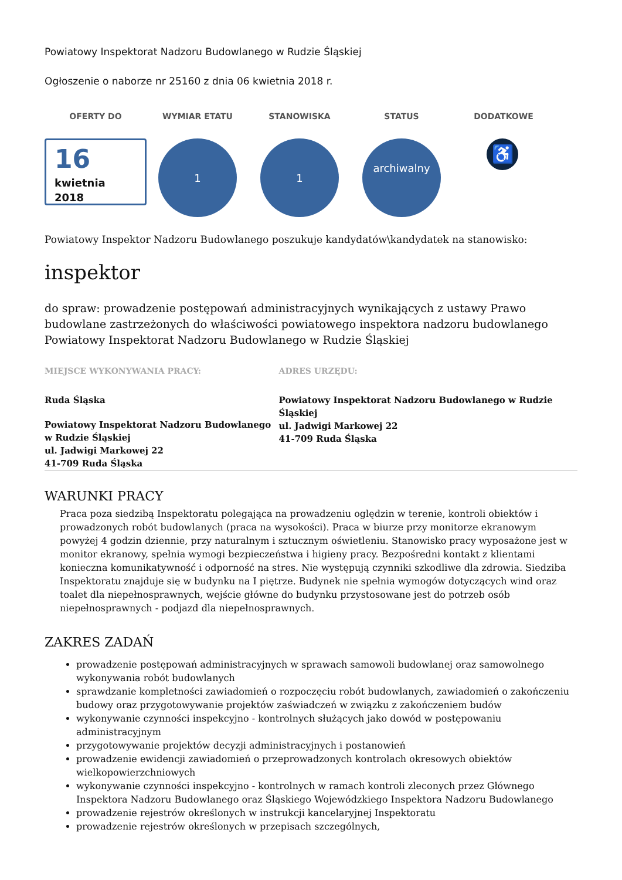Powiatowy Inspektorat Nadzoru Budowlanego w Rudzie Śląskiej
Ogłoszenie o naborze nr 25160 z dnia 06 kwietnia 2018 r.
OFERTY DO
16
kwietnia
2018
WYMIAR ETATU
1
STANOWISKA
1
STATUS
archiwalny
DODATKOWE
♿
Powiatowy Inspektor Nadzoru Budowlanego poszukuje kandydatów\kandydatek na stanowisko:
inspektor
do spraw: prowadzenie postępowań administracyjnych wynikających z ustawy Prawo budowlane zastrzeżonych do właściwości powiatowego inspektora nadzoru budowlanego
Powiatowy Inspektorat Nadzoru Budowlanego w Rudzie Śląskiej
MIEJSCE WYKONYWANIA PRACY:
Ruda Śląska
Powiatowy Inspektorat Nadzoru Budowlanego w Rudzie Śląskiej
ul. Jadwigi Markowej 22
41-709 Ruda Śląska
ADRES URZĘDU:
Powiatowy Inspektorat Nadzoru Budowlanego w Rudzie Śląskiej
ul. Jadwigi Markowej 22
41-709 Ruda Śląska
WARUNKI PRACY
Praca poza siedzibą Inspektoratu polegająca na prowadzeniu oględzin w terenie, kontroli obiektów i prowadzonych robót budowlanych (praca na wysokości). Praca w biurze przy monitorze ekranowym powyżej 4 godzin dziennie, przy naturalnym i sztucznym oświetleniu. Stanowisko pracy wyposażone jest w monitor ekranowy, spełnia wymogi bezpieczeństwa i higieny pracy. Bezpośredni kontakt z klientami konieczna komunikatywność i odporność na stres. Nie występują czynniki szkodliwe dla zdrowia. Siedziba Inspektoratu znajduje się w budynku na I piętrze. Budynek nie spełnia wymogów dotyczących wind oraz toalet dla niepełnosprawnych, wejście główne do budynku przystosowane jest do potrzeb osób niepełnosprawnych - podjazd dla niepełnosprawnych.
ZAKRES ZADAŃ
prowadzenie postępowań administracyjnych w sprawach samowoli budowlanej oraz samowolnego wykonywania robót budowlanych
sprawdzanie kompletności zawiadomień o rozpoczęciu robót budowlanych, zawiadomień o zakończeniu budowy oraz przygotowywanie projektów zaświadczeń w związku z zakończeniem budów
wykonywanie czynności inspekcyjno - kontrolnych służących jako dowód w postępowaniu administracyjnym
przygotowywanie projektów decyzji administracyjnych i postanowień
prowadzenie ewidencji zawiadomień o przeprowadzonych kontrolach okresowych obiektów wielkopowierzchniowych
wykonywanie czynności inspekcyjno - kontrolnych w ramach kontroli zleconych przez Głównego Inspektora Nadzoru Budowlanego oraz Śląskiego Wojewódzkiego Inspektora Nadzoru Budowlanego
prowadzenie rejestrów określonych w instrukcji kancelaryjnej Inspektoratu
prowadzenie rejestrów określonych w przepisach szczególnych,